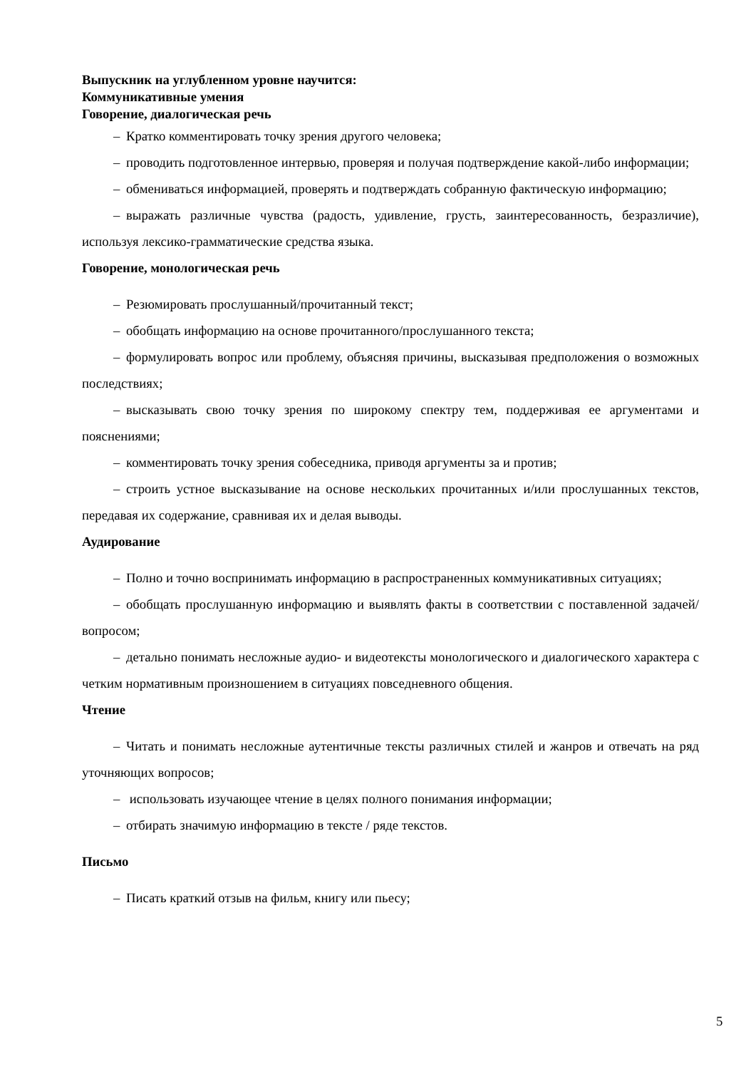Выпускник на углубленном уровне научится:
Коммуникативные умения
Говорение, диалогическая речь
– Кратко комментировать точку зрения другого человека;
– проводить подготовленное интервью, проверяя и получая подтверждение какой-либо информации;
– обмениваться информацией, проверять и подтверждать собранную фактическую информацию;
– выражать различные чувства (радость, удивление, грусть, заинтересованность, безразличие), используя лексико-грамматические средства языка.
Говорение, монологическая речь
– Резюмировать прослушанный/прочитанный текст;
– обобщать информацию на основе прочитанного/прослушанного текста;
– формулировать вопрос или проблему, объясняя причины, высказывая предположения о возможных последствиях;
– высказывать свою точку зрения по широкому спектру тем, поддерживая ее аргументами и пояснениями;
– комментировать точку зрения собеседника, приводя аргументы за и против;
– строить устное высказывание на основе нескольких прочитанных и/или прослушанных текстов, передавая их содержание, сравнивая их и делая выводы.
Аудирование
– Полно и точно воспринимать информацию в распространенных коммуникативных ситуациях;
– обобщать прослушанную информацию и выявлять факты в соответствии с поставленной задачей/вопросом;
– детально понимать несложные аудио- и видеотексты монологического и диалогического характера с четким нормативным произношением в ситуациях повседневного общения.
Чтение
– Читать и понимать несложные аутентичные тексты различных стилей и жанров и отвечать на ряд уточняющих вопросов;
– использовать изучающее чтение в целях полного понимания информации;
– отбирать значимую информацию в тексте / ряде текстов.
Письмо
– Писать краткий отзыв на фильм, книгу или пьесу;
5